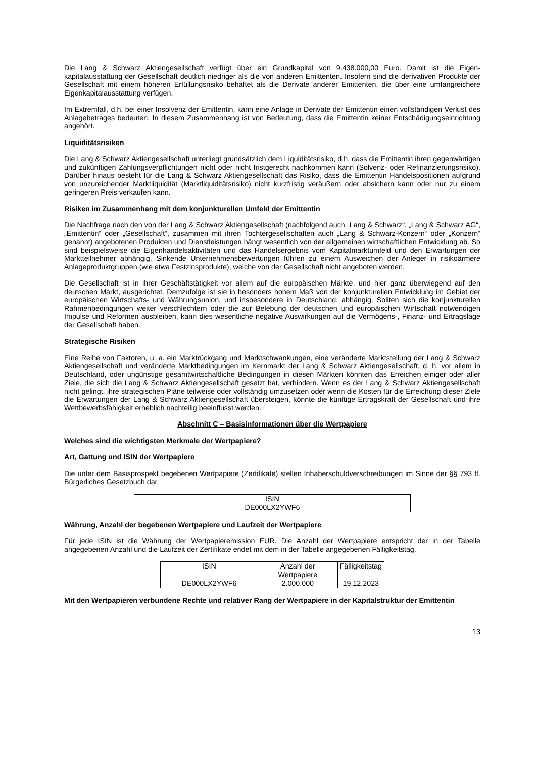Die Lang & Schwarz Aktiengesellschaft verfügt über ein Grundkapital von 9.438.000,00 Euro. Damit ist die Eigen-kapitalausstattung der Gesellschaft deutlich niedriger als die von anderen Emittenten. Insofern sind die derivativen Produkte der Gesellschaft mit einem höheren Erfüllungsrisiko behaftet als die Derivate anderer Emittenten, die über eine umfangreichere Eigenkapitalausstattung verfügen.
Im Extremfall, d.h. bei einer Insolvenz der Emittentin, kann eine Anlage in Derivate der Emittentin einen vollständigen Verlust des Anlagebetrages bedeuten. In diesem Zusammenhang ist von Bedeutung, dass die Emittentin keiner Entschädigungseinrichtung angehört.
Liquiditätsrisiken
Die Lang & Schwarz Aktiengesellschaft unterliegt grundsätzlich dem Liquiditätsrisiko, d.h. dass die Emittentin ihren gegenwärtigen und zukünftigen Zahlungsverpflichtungen nicht oder nicht fristgerecht nachkommen kann (Solvenz- oder Refinanzierungsrisiko). Darüber hinaus besteht für die Lang & Schwarz Aktiengesellschaft das Risiko, dass die Emittentin Handelspositionen aufgrund von unzureichender Marktliquidität (Marktliquiditätsrisiko) nicht kurzfristig veräußern oder absichern kann oder nur zu einem geringeren Preis verkaufen kann.
Risiken im Zusammenhang mit dem konjunkturellen Umfeld der Emittentin
Die Nachfrage nach den von der Lang & Schwarz Aktiengesellschaft (nachfolgend auch „Lang & Schwarz“, „Lang & Schwarz AG“, „Emittentin“ oder „Gesellschaft“, zusammen mit ihren Tochtergesellschaften auch „Lang & Schwarz-Konzern“ oder „Konzern“ genannt) angebotenen Produkten und Dienstleistungen hängt wesentlich von der allgemeinen wirtschaftlichen Entwicklung ab. So sind beispielsweise die Eigenhandelsaktivitäten und das Handelsergebnis vom Kapitalmarktumfeld und den Erwartungen der Marktteilnehmer abhängig. Sinkende Unternehmensbewertungen führen zu einem Ausweichen der Anleger in risikoärmere Anlageproduktgruppen (wie etwa Festzinsprodukte), welche von der Gesellschaft nicht angeboten werden.
Die Gesellschaft ist in ihrer Geschäftstätigkeit vor allem auf die europäischen Märkte, und hier ganz überwiegend auf den deutschen Markt, ausgerichtet. Demzufolge ist sie in besonders hohem Maß von der konjunkturellen Entwicklung im Gebiet der europäischen Wirtschafts- und Währungsunion, und insbesondere in Deutschland, abhängig. Sollten sich die konjunkturellen Rahmenbedingungen weiter verschlechtern oder die zur Belebung der deutschen und europäischen Wirtschaft notwendigen Impulse und Reformen ausbleiben, kann dies wesentliche negative Auswirkungen auf die Vermögens-, Finanz- und Ertragslage der Gesellschaft haben.
Strategische Risiken
Eine Reihe von Faktoren, u. a. ein Marktrückgang und Marktschwankungen, eine veränderte Marktstellung der Lang & Schwarz Aktiengesellschaft und veränderte Marktbedingungen im Kernmarkt der Lang & Schwarz Aktiengesellschaft, d. h. vor allem in Deutschland, oder ungünstige gesamtwirtschaftliche Bedingungen in diesen Märkten könnten das Erreichen einiger oder aller Ziele, die sich die Lang & Schwarz Aktiengesellschaft gesetzt hat, verhindern. Wenn es der Lang & Schwarz Aktiengesellschaft nicht gelingt, ihre strategischen Pläne teilweise oder vollständig umzusetzen oder wenn die Kosten für die Erreichung dieser Ziele die Erwartungen der Lang & Schwarz Aktiengesellschaft übersteigen, könnte die künftige Ertragskraft der Gesellschaft und ihre Wettbewerbsfähigkeit erheblich nachteilig beeinflusst werden.
Abschnitt C – Basisinformationen über die Wertpapiere
Welches sind die wichtigsten Merkmale der Wertpapiere?
Art, Gattung und ISIN der Wertpapiere
Die unter dem Basisprospekt begebenen Wertpapiere (Zertifikate) stellen Inhaberschuldverschreibungen im Sinne der §§ 793 ff. Bürgerliches Gesetzbuch dar.
| ISIN |
| DE000LX2YWF6 |
Währung, Anzahl der begebenen Wertpapiere und Laufzeit der Wertpapiere
Für jede ISIN ist die Währung der Wertpapieremission EUR. Die Anzahl der Wertpapiere entspricht der in der Tabelle angegebenen Anzahl und die Laufzeit der Zertifikate endet mit dem in der Tabelle angegebenen Fälligkeitstag.
| ISIN | Anzahl der Wertpapiere | Fälligkeitstag |
| DE000LX2YWF6 | 2.000.000 | 19.12.2023 |
Mit den Wertpapieren verbundene Rechte und relativer Rang der Wertpapiere in der Kapitalstruktur der Emittentin
13